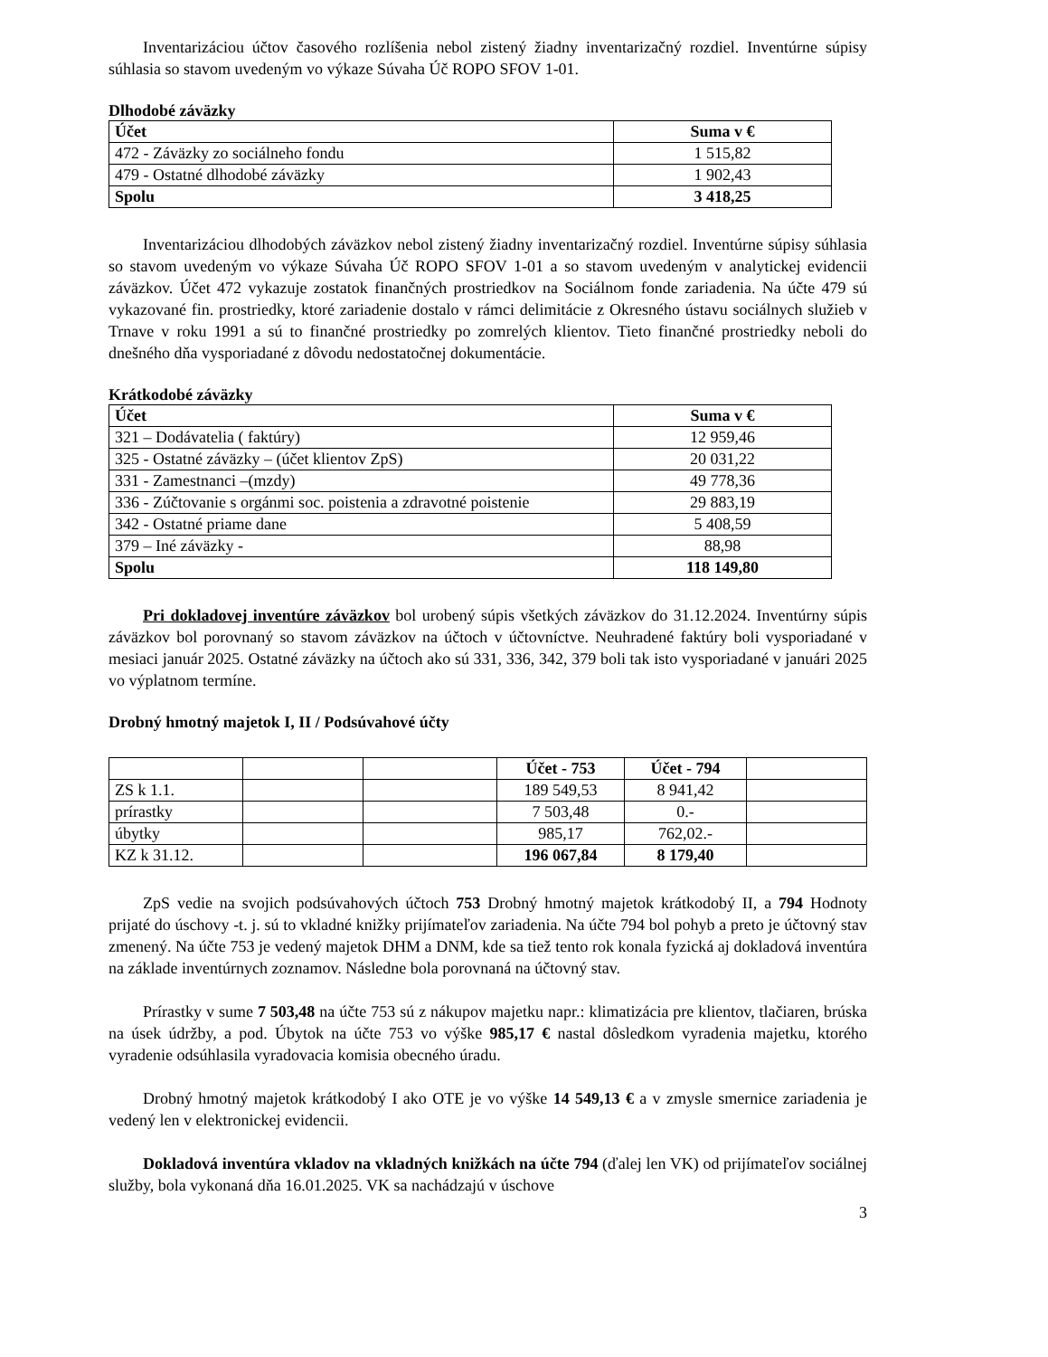Inventarizáciou účtov časového rozlíšenia nebol zistený žiadny inventarizačný rozdiel. Inventúrne súpisy súhlasia so stavom uvedeným vo výkaze Súvaha Úč ROPO SFOV 1-01.
Dlhodobé záväzky
| Účet | Suma v € |
| --- | --- |
| 472 - Záväzky zo sociálneho fondu | 1 515,82 |
| 479 - Ostatné dlhodobé záväzky | 1 902,43 |
| Spolu | 3 418,25 |
Inventarizáciou dlhodobých záväzkov nebol zistený žiadny inventarizačný rozdiel. Inventúrne súpisy súhlasia so stavom uvedeným vo výkaze Súvaha Úč ROPO SFOV 1-01 a so stavom uvedeným v analytickej evidencii záväzkov. Účet 472 vykazuje zostatok finančných prostriedkov na Sociálnom fonde zariadenia. Na účte 479 sú vykazované fin. prostriedky, ktoré zariadenie dostalo v rámci delimitácie z Okresného ústavu sociálnych služieb v Trnave v roku 1991 a sú to finančné prostriedky po zomrelých klientov. Tieto finančné prostriedky neboli do dnešného dňa vysporiadané z dôvodu nedostatočnej dokumentácie.
Krátkodobé záväzky
| Účet | Suma v € |
| --- | --- |
| 321 – Dodávatelia ( faktúry) | 12 959,46 |
| 325 - Ostatné záväzky – (účet klientov ZpS) | 20 031,22 |
| 331 - Zamestnanci –(mzdy) | 49 778,36 |
| 336 - Zúčtovanie s orgánmi soc. poistenia a zdravotné poistenie | 29 883,19 |
| 342 - Ostatné priame dane | 5 408,59 |
| 379 – Iné záväzky - | 88,98 |
| Spolu | 118 149,80 |
Pri dokladovej inventúre záväzkov bol urobený súpis všetkých záväzkov do 31.12.2024. Inventúrny súpis záväzkov bol porovnaný so stavom záväzkov na účtoch v účtovníctve. Neuhradené faktúry boli vysporiadané v mesiaci január 2025. Ostatné záväzky na účtoch ako sú 331, 336, 342, 379 boli tak isto vysporiadané v januári 2025 vo výplatnom termíne.
Drobný hmotný majetok I, II / Podsúvahové účty
| | | | Účet - 753 | Účet - 794 | |
| ZS k 1.1. | | | 189 549,53 | 8 941,42 | |
| prírastky | | | 7 503,48 | 0.- | |
| úbytky | | | 985,17 | 762,02.- | |
| KZ k 31.12. | | | 196 067,84 | 8 179,40 | |
ZpS vedie na svojich podsúvahových účtoch 753 Drobný hmotný majetok krátkodobý II, a 794 Hodnoty prijaté do úschovy -t. j. sú to vkladné knižky prijímateľov zariadenia. Na účte 794 bol pohyb a preto je účtovný stav zmenený. Na účte 753 je vedený majetok DHM a DNM, kde sa tiež tento rok konala fyzická aj dokladová inventúra na základe inventúrnych zoznamov. Následne bola porovnaná na účtovný stav.
Prírastky v sume 7 503,48 na účte 753 sú z nákupov majetku napr.: klimatizácia pre klientov, tlačiaren, brúska na úsek údržby, a pod. Úbytok na účte 753 vo výške 985,17 € nastal dôsledkom vyradenia majetku, ktorého vyradenie odsúhlasila vyradovacia komisia obecného úradu.
Drobný hmotný majetok krátkodobý I ako OTE je vo výške 14 549,13 € a v zmysle smernice zariadenia je vedený len v elektronickej evidencii.
Dokladová inventúra vkladov na vkladných knižkách na účte 794 (ďalej len VK) od prijímateľov sociálnej služby, bola vykonaná dňa 16.01.2025. VK sa nachádzajú v úschove
3